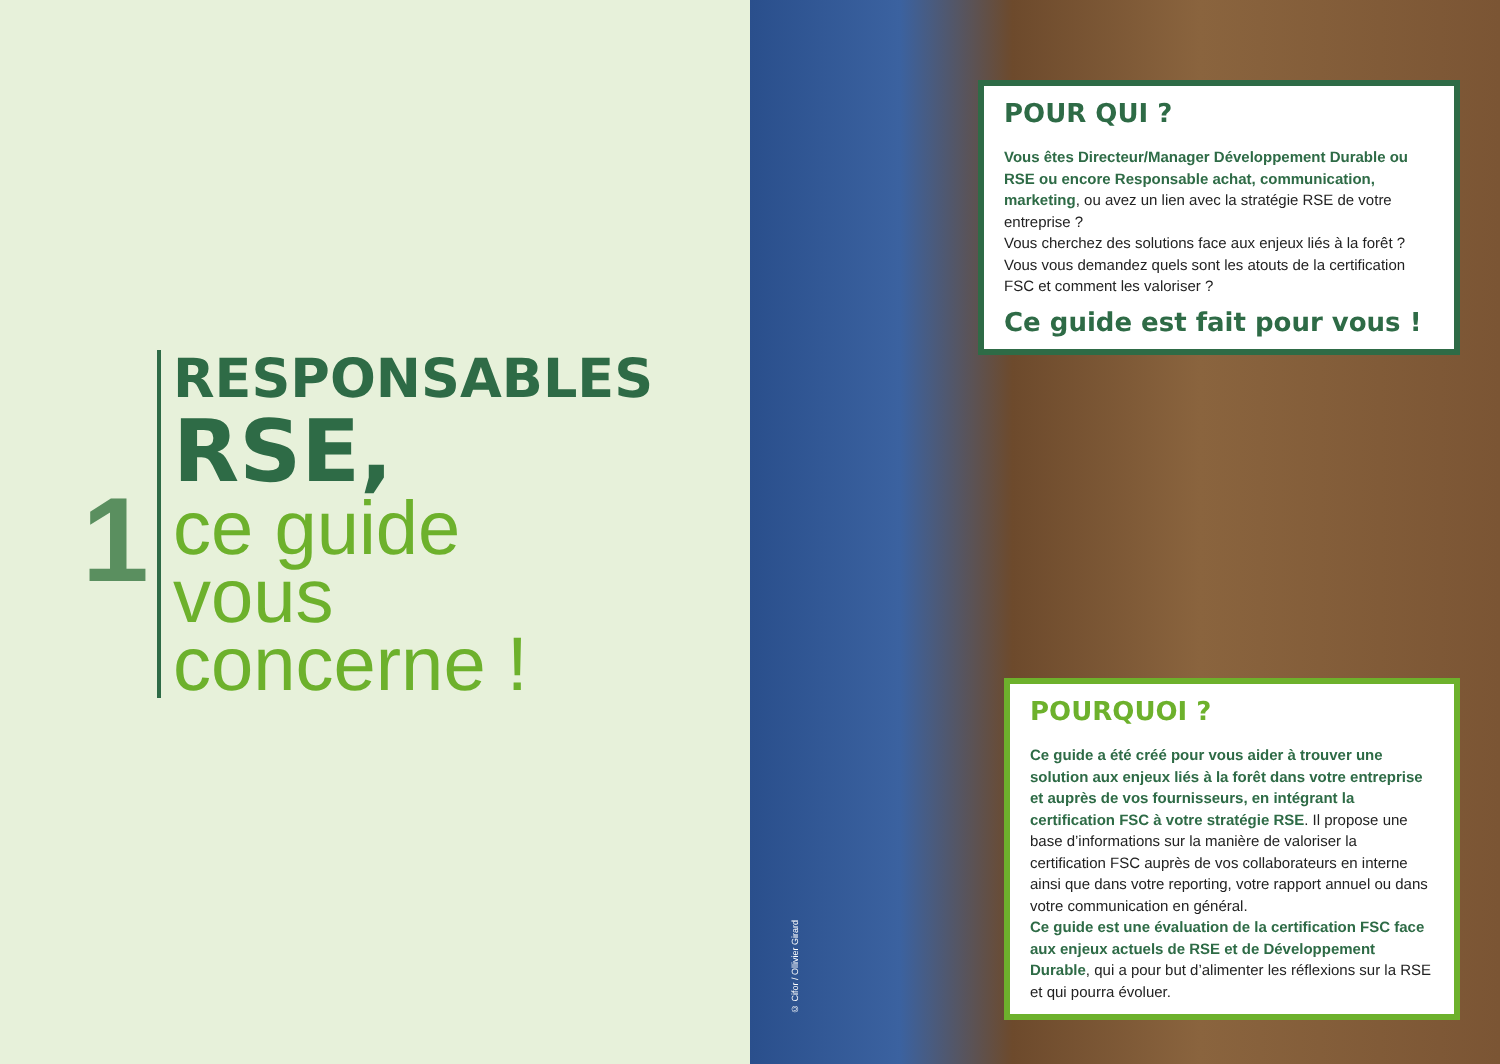1
RESPONSABLES
RSE,
ce guide
vous
concerne !
POUR QUI ?
Vous êtes Directeur/Manager Développement Durable ou RSE ou encore Responsable achat, communication, marketing, ou avez un lien avec la stratégie RSE de votre entreprise ?
Vous cherchez des solutions face aux enjeux liés à la forêt ?
Vous vous demandez quels sont les atouts de la certification FSC et comment les valoriser ?
Ce guide est fait pour vous !
POURQUOI ?
Ce guide a été créé pour vous aider à trouver une solution aux enjeux liés à la forêt dans votre entreprise et auprès de vos fournisseurs, en intégrant la certification FSC à votre stratégie RSE. Il propose une base d’informations sur la manière de valoriser la certification FSC auprès de vos collaborateurs en interne ainsi que dans votre reporting, votre rapport annuel ou dans votre communication en général.
Ce guide est une évaluation de la certification FSC face aux enjeux actuels de RSE et de Développement Durable, qui a pour but d’alimenter les réflexions sur la RSE et qui pourra évoluer.
© Cifor / Ollivier Girard